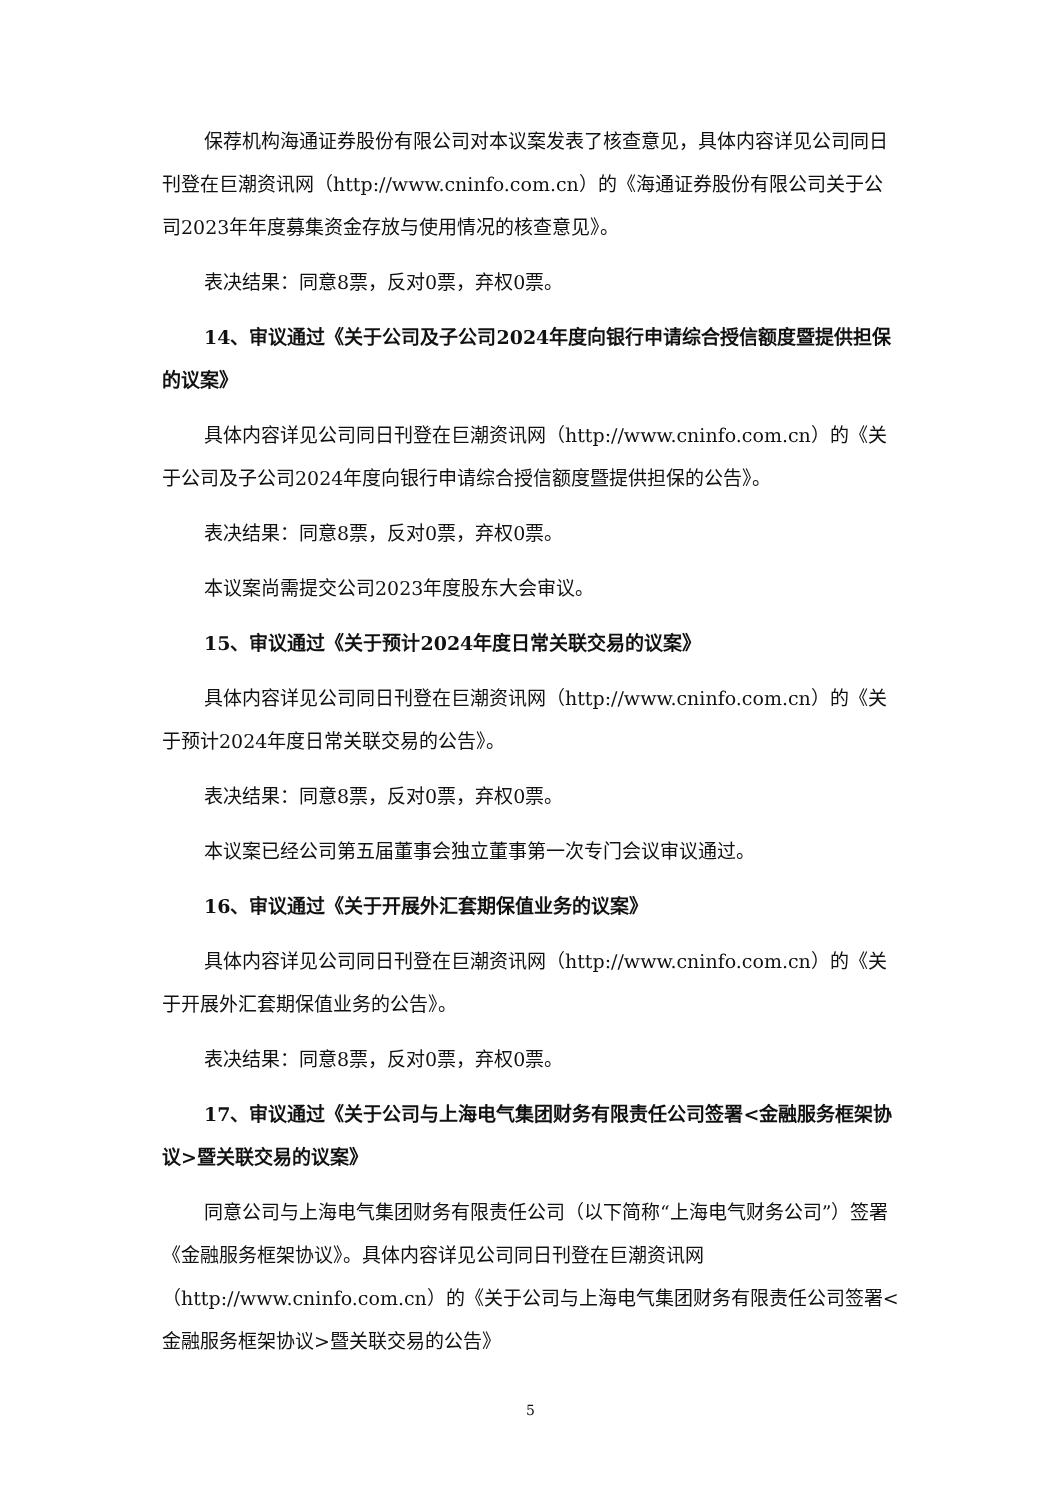保荐机构海通证券股份有限公司对本议案发表了核查意见，具体内容详见公司同日刊登在巨潮资讯网（http://www.cninfo.com.cn）的《海通证券股份有限公司关于公司2023年年度募集资金存放与使用情况的核查意见》。
表决结果：同意8票，反对0票，弃权0票。
14、审议通过《关于公司及子公司2024年度向银行申请综合授信额度暨提供担保的议案》
具体内容详见公司同日刊登在巨潮资讯网（http://www.cninfo.com.cn）的《关于公司及子公司2024年度向银行申请综合授信额度暨提供担保的公告》。
表决结果：同意8票，反对0票，弃权0票。
本议案尚需提交公司2023年度股东大会审议。
15、审议通过《关于预计2024年度日常关联交易的议案》
具体内容详见公司同日刊登在巨潮资讯网（http://www.cninfo.com.cn）的《关于预计2024年度日常关联交易的公告》。
表决结果：同意8票，反对0票，弃权0票。
本议案已经公司第五届董事会独立董事第一次专门会议审议通过。
16、审议通过《关于开展外汇套期保值业务的议案》
具体内容详见公司同日刊登在巨潮资讯网（http://www.cninfo.com.cn）的《关于开展外汇套期保值业务的公告》。
表决结果：同意8票，反对0票，弃权0票。
17、审议通过《关于公司与上海电气集团财务有限责任公司签署<金融服务框架协议>暨关联交易的议案》
同意公司与上海电气集团财务有限责任公司（以下简称“上海电气财务公司”）签署《金融服务框架协议》。具体内容详见公司同日刊登在巨潮资讯网（http://www.cninfo.com.cn）的《关于公司与上海电气集团财务有限责任公司签署<金融服务框架协议>暨关联交易的公告》
5